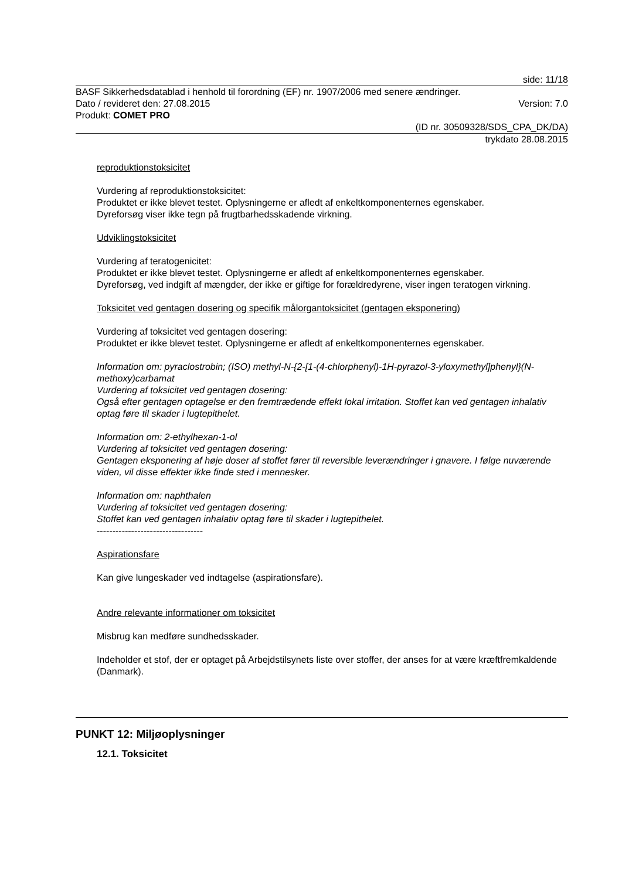side: 11/18
BASF Sikkerhedsdatablad i henhold til forordning (EF) nr. 1907/2006 med senere ændringer.
Dato / revideret den: 27.08.2015 Version: 7.0
Produkt: COMET PRO
(ID nr. 30509328/SDS_CPA_DK/DA)
trykdato 28.08.2015
reproduktionstoksicitet
Vurdering af reproduktionstoksicitet:
Produktet er ikke blevet testet. Oplysningerne er afledt af enkeltkomponenternes egenskaber.
Dyreforsøg viser ikke tegn på frugtbarhedsskadende virkning.
Udviklingstoksicitet
Vurdering af teratogenicitet:
Produktet er ikke blevet testet. Oplysningerne er afledt af enkeltkomponenternes egenskaber.
Dyreforsøg, ved indgift af mængder, der ikke er giftige for forældredyrene, viser ingen teratogen virkning.
Toksicitet ved gentagen dosering og specifik målorgantoksicitet (gentagen eksponering)
Vurdering af toksicitet ved gentagen dosering:
Produktet er ikke blevet testet. Oplysningerne er afledt af enkeltkomponenternes egenskaber.
Information om: pyraclostrobin; (ISO) methyl-N-{2-[1-(4-chlorphenyl)-1H-pyrazol-3-yloxymethyl]phenyl}(N-methoxy)carbamat
Vurdering af toksicitet ved gentagen dosering:
Også efter gentagen optagelse er den fremtrædende effekt lokal irritation. Stoffet kan ved gentagen inhalativ optag føre til skader i lugtepithelet.
Information om: 2-ethylhexan-1-ol
Vurdering af toksicitet ved gentagen dosering:
Gentagen eksponering af høje doser af stoffet fører til reversible leverændringer i gnavere. I følge nuværende viden, vil disse effekter ikke finde sted i mennesker.
Information om: naphthalen
Vurdering af toksicitet ved gentagen dosering:
Stoffet kan ved gentagen inhalativ optag føre til skader i lugtepithelet.
----------------------------------
Aspirationsfare
Kan give lungeskader ved indtagelse (aspirationsfare).
Andre relevante informationer om toksicitet
Misbrug kan medføre sundhedsskader.
Indeholder et stof, der er optaget på Arbejdstilsynets liste over stoffer, der anses for at være kræftfremkaldende (Danmark).
PUNKT 12: Miljøoplysninger
12.1. Toksicitet